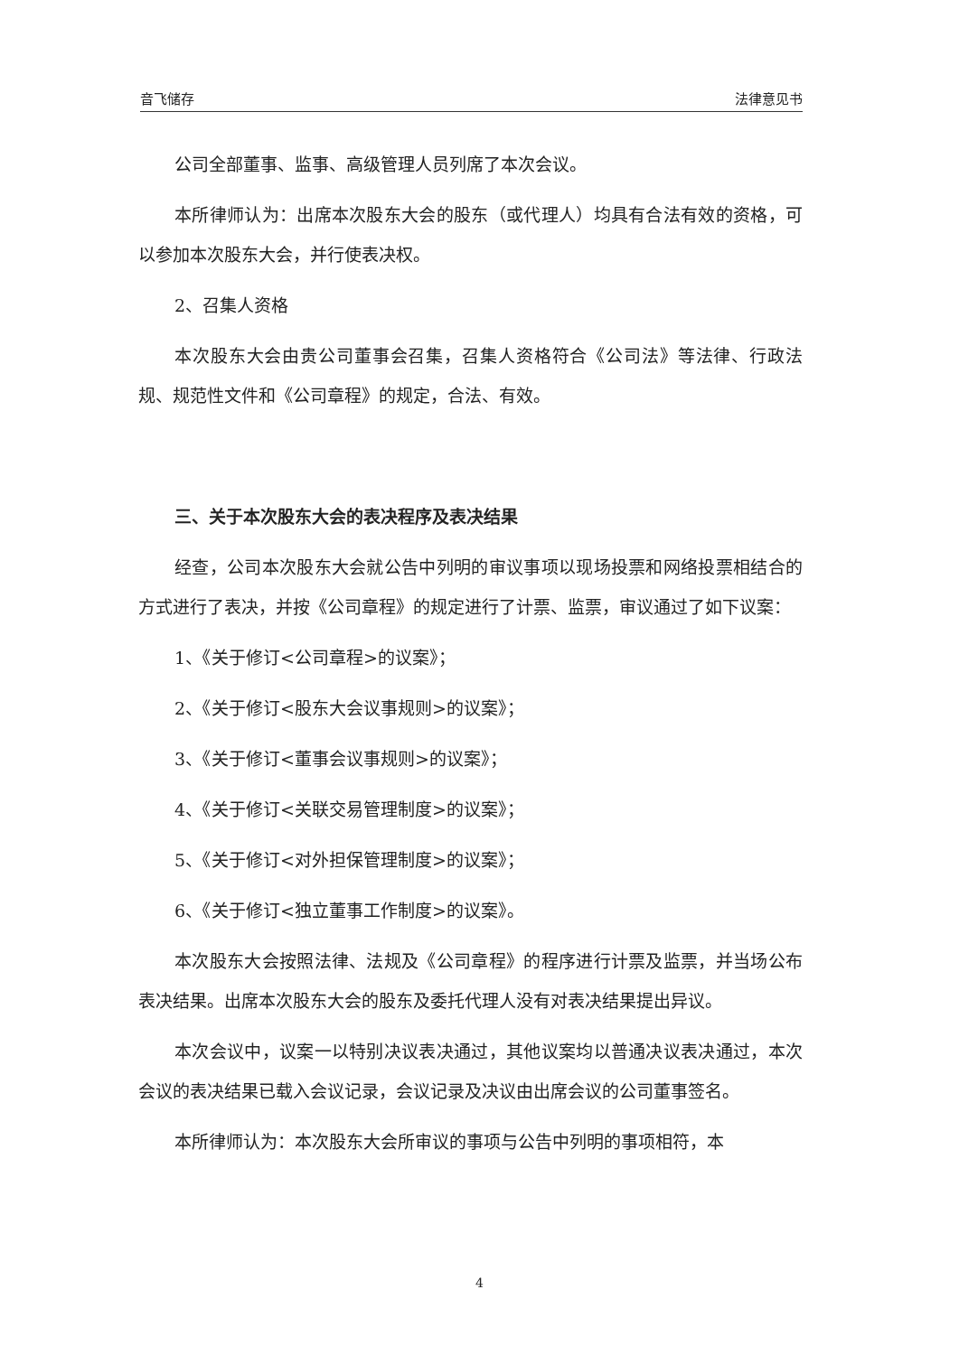音飞储存 法律意见书
公司全部董事、监事、高级管理人员列席了本次会议。
本所律师认为：出席本次股东大会的股东（或代理人）均具有合法有效的资格，可以参加本次股东大会，并行使表决权。
2、召集人资格
本次股东大会由贵公司董事会召集，召集人资格符合《公司法》等法律、行政法规、规范性文件和《公司章程》的规定，合法、有效。
三、关于本次股东大会的表决程序及表决结果
经查，公司本次股东大会就公告中列明的审议事项以现场投票和网络投票相结合的方式进行了表决，并按《公司章程》的规定进行了计票、监票，审议通过了如下议案：
1、《关于修订<公司章程>的议案》；
2、《关于修订<股东大会议事规则>的议案》；
3、《关于修订<董事会议事规则>的议案》；
4、《关于修订<关联交易管理制度>的议案》；
5、《关于修订<对外担保管理制度>的议案》；
6、《关于修订<独立董事工作制度>的议案》。
本次股东大会按照法律、法规及《公司章程》的程序进行计票及监票，并当场公布表决结果。出席本次股东大会的股东及委托代理人没有对表决结果提出异议。
本次会议中，议案一以特别决议表决通过，其他议案均以普通决议表决通过，本次会议的表决结果已载入会议记录，会议记录及决议由出席会议的公司董事签名。
本所律师认为：本次股东大会所审议的事项与公告中列明的事项相符，本
4